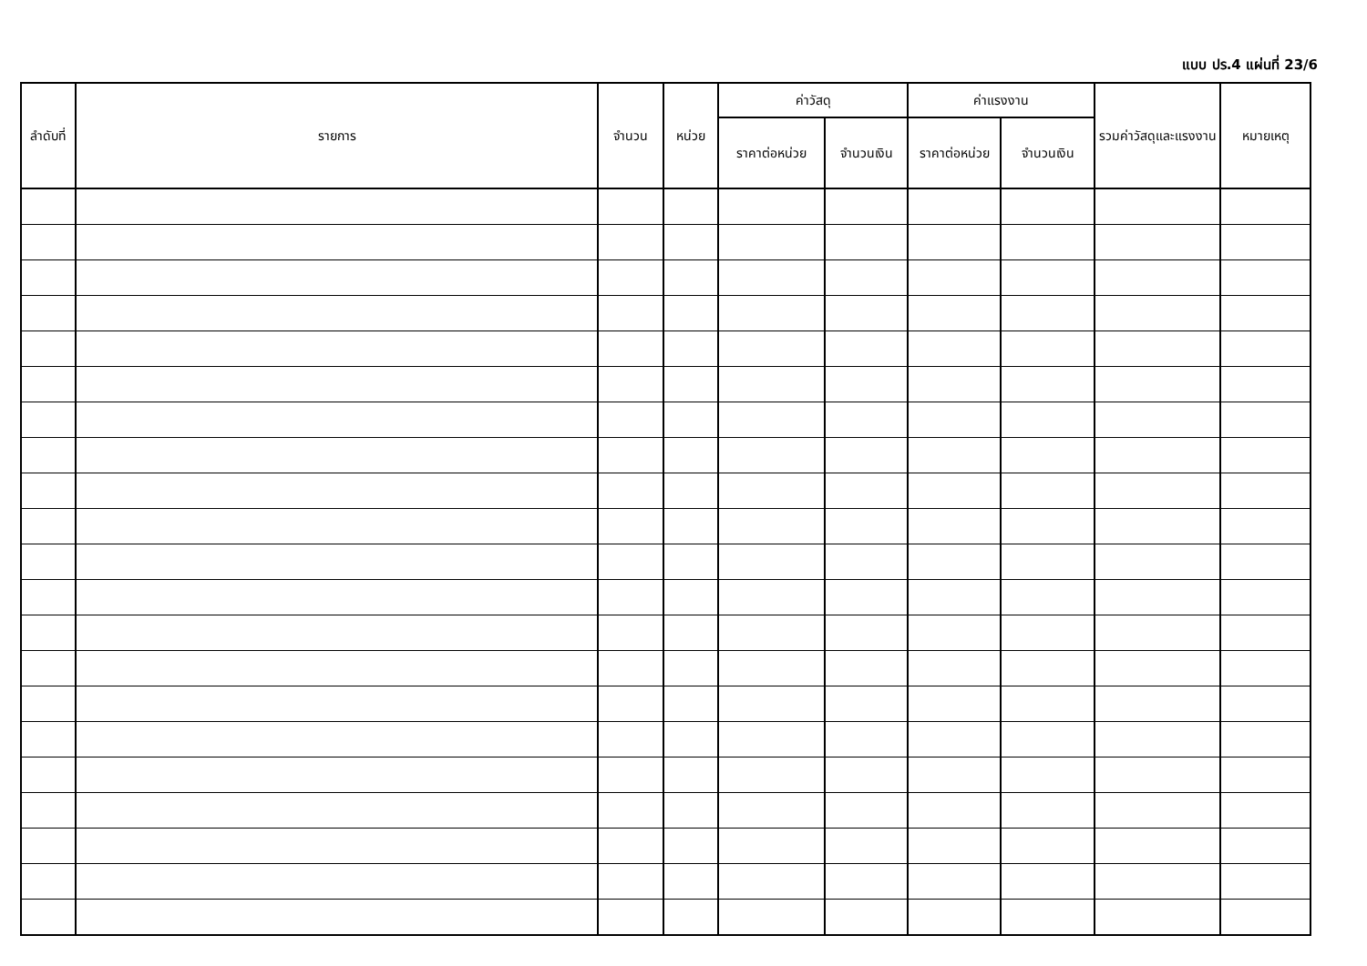แบบ ปร.4 แผ่นที่ 23/6
| ลำดับที่ | รายการ | จำนวน | หน่วย | ค่าวัสดุ | | ค่าแรงงาน | | รวมค่าวัสดุและแรงงาน | หมายเหตุ |
| --- | --- | --- | --- | --- | --- | --- | --- | --- | --- |
| | | | | ราคาต่อหน่วย | จำนวนเงิน | ราคาต่อหน่วย | จำนวนเงิน | | |